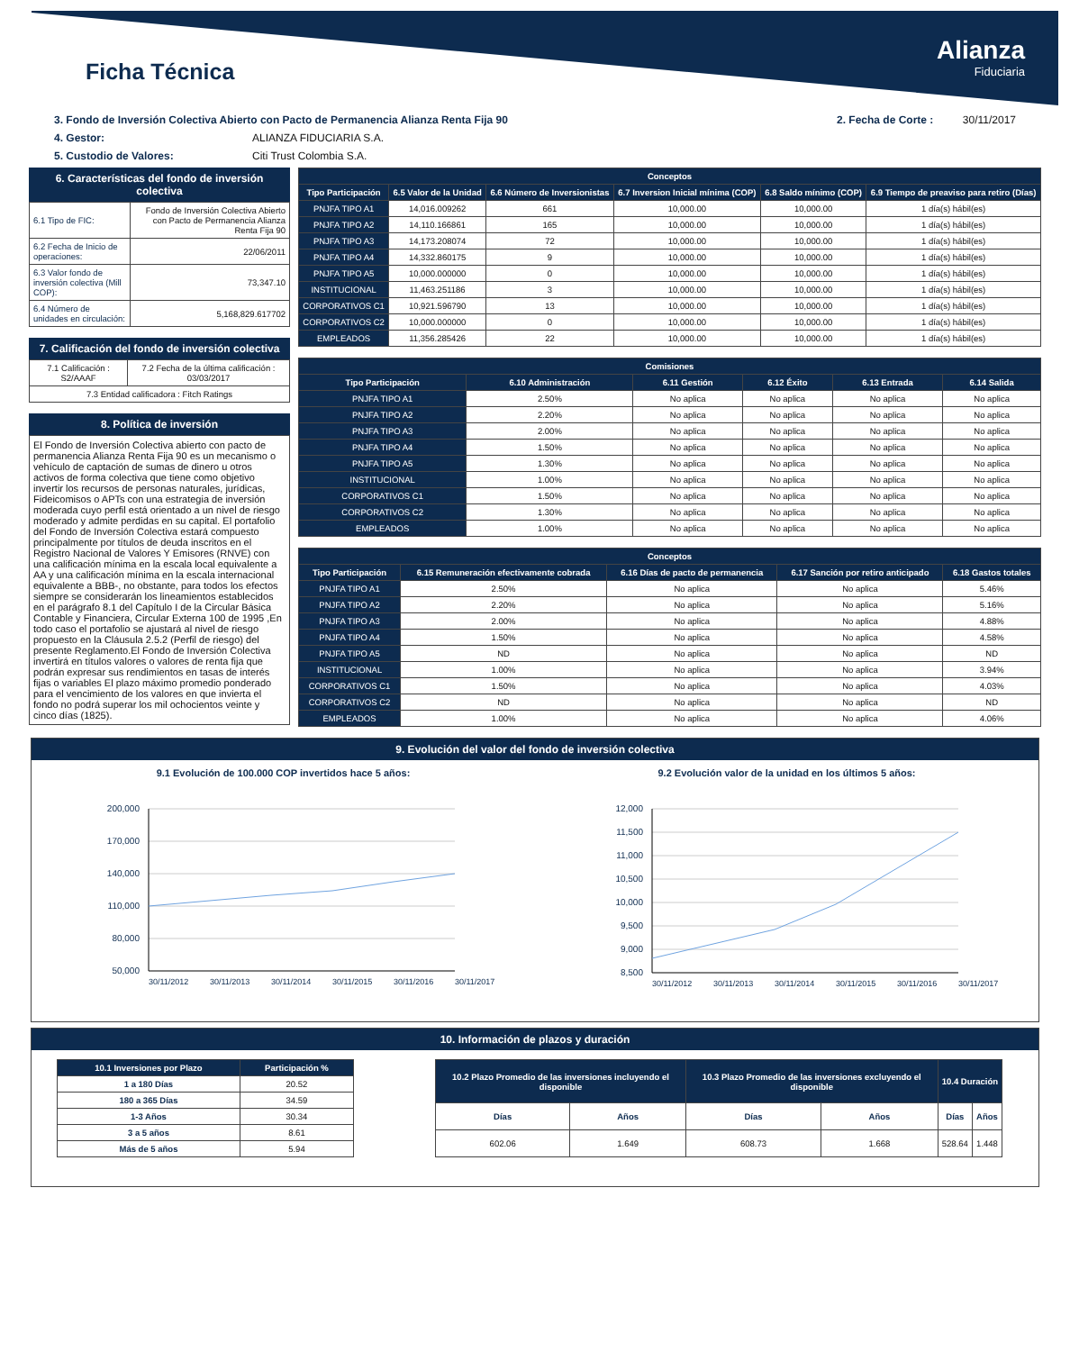Ficha Técnica
Alianza
Fiduciaria
3. Fondo de Inversión Colectiva Abierto con Pacto de Permanencia Alianza Renta Fija 90 2. Fecha de Corte : 30/11/2017
4. Gestor: ALIANZA FIDUCIARIA S.A.
5. Custodio de Valores: Citi Trust Colombia S.A.
6. Características del fondo de inversión colectiva
| 6.1 Tipo de FIC: | Fondo de Inversión Colectiva Abierto con Pacto de Permanencia Alianza Renta Fija 90 |
| 6.2 Fecha de Inicio de operaciones: | 22/06/2011 |
| 6.3 Valor fondo de inversión colectiva (Mill COP): | 73,347.10 |
| 6.4 Número de unidades en circulación: | 5,168,829.617702 |
7. Calificación del fondo de inversión colectiva
| 7.1 Calificación : S2/AAAF | 7.2 Fecha de la última calificación : 03/03/2017 |
| 7.3 Entidad calificadora : Fitch Ratings | |
8. Política de inversión
El Fondo de Inversión Colectiva abierto con pacto de permanencia Alianza Renta Fija 90 es un mecanismo o vehículo de captación de sumas de dinero u otros activos de forma colectiva que tiene como objetivo invertir los recursos de personas naturales, jurídicas, Fideicomisos o APTs con una estrategia de inversión moderada cuyo perfil está orientado a un nivel de riesgo moderado y admite perdidas en su capital. El portafolio del Fondo de Inversión Colectiva estará compuesto principalmente por títulos de deuda inscritos en el Registro Nacional de Valores Y Emisores (RNVE) con una calificación mínima en la escala local equivalente a AA y una calificación mínima en la escala internacional equivalente a BBB-, no obstante, para todos los efectos siempre se considerarán los lineamientos establecidos en el parágrafo 8.1 del Capítulo I de la Circular Básica Contable y Financiera, Circular Externa 100 de 1995 ,En todo caso el portafolio se ajustará al nivel de riesgo propuesto en la Cláusula 2.5.2 (Perfil de riesgo) del presente Reglamento.El Fondo de Inversión Colectiva invertirá en títulos valores o valores de renta fija que podrán expresar sus rendimientos en tasas de interés fijas o variables El plazo máximo promedio ponderado para el vencimiento de los valores en que invierta el fondo no podrá superar los mil ochocientos veinte y cinco días (1825).
| Conceptos | | | | | |
| --- | --- | --- | --- | --- | --- |
| Tipo Participación | 6.5 Valor de la Unidad | 6.6 Número de Inversionistas | 6.7 Inversion Inicial mínima (COP) | 6.8 Saldo mínimo (COP) | 6.9 Tiempo de preaviso para retiro (Días) |
| PNJFA TIPO A1 | 14,016.009262 | 661 | 10,000.00 | 10,000.00 | 1 día(s) hábil(es) |
| PNJFA TIPO A2 | 14,110.166861 | 165 | 10,000.00 | 10,000.00 | 1 día(s) hábil(es) |
| PNJFA TIPO A3 | 14,173.208074 | 72 | 10,000.00 | 10,000.00 | 1 día(s) hábil(es) |
| PNJFA TIPO A4 | 14,332.860175 | 9 | 10,000.00 | 10,000.00 | 1 día(s) hábil(es) |
| PNJFA TIPO A5 | 10,000.000000 | 0 | 10,000.00 | 10,000.00 | 1 día(s) hábil(es) |
| INSTITUCIONAL | 11,463.251186 | 3 | 10,000.00 | 10,000.00 | 1 día(s) hábil(es) |
| CORPORATIVOS C1 | 10,921.596790 | 13 | 10,000.00 | 10,000.00 | 1 día(s) hábil(es) |
| CORPORATIVOS C2 | 10,000.000000 | 0 | 10,000.00 | 10,000.00 | 1 día(s) hábil(es) |
| EMPLEADOS | 11,356.285426 | 22 | 10,000.00 | 10,000.00 | 1 día(s) hábil(es) |
| Comisiones | | | | | |
| --- | --- | --- | --- | --- | --- |
| Tipo Participación | 6.10 Administración | 6.11 Gestión | 6.12 Éxito | 6.13 Entrada | 6.14 Salida |
| PNJFA TIPO A1 | 2.50% | No aplica | No aplica | No aplica | No aplica |
| PNJFA TIPO A2 | 2.20% | No aplica | No aplica | No aplica | No aplica |
| PNJFA TIPO A3 | 2.00% | No aplica | No aplica | No aplica | No aplica |
| PNJFA TIPO A4 | 1.50% | No aplica | No aplica | No aplica | No aplica |
| PNJFA TIPO A5 | 1.30% | No aplica | No aplica | No aplica | No aplica |
| INSTITUCIONAL | 1.00% | No aplica | No aplica | No aplica | No aplica |
| CORPORATIVOS C1 | 1.50% | No aplica | No aplica | No aplica | No aplica |
| CORPORATIVOS C2 | 1.30% | No aplica | No aplica | No aplica | No aplica |
| EMPLEADOS | 1.00% | No aplica | No aplica | No aplica | No aplica |
| Conceptos | | | | |
| --- | --- | --- | --- | --- |
| Tipo Participación | 6.15 Remuneración efectivamente cobrada | 6.16 Días de pacto de permanencia | 6.17 Sanción por retiro anticipado | 6.18 Gastos totales |
| PNJFA TIPO A1 | 2.50% | No aplica | No aplica | 5.46% |
| PNJFA TIPO A2 | 2.20% | No aplica | No aplica | 5.16% |
| PNJFA TIPO A3 | 2.00% | No aplica | No aplica | 4.88% |
| PNJFA TIPO A4 | 1.50% | No aplica | No aplica | 4.58% |
| PNJFA TIPO A5 | ND | No aplica | No aplica | ND |
| INSTITUCIONAL | 1.00% | No aplica | No aplica | 3.94% |
| CORPORATIVOS C1 | 1.50% | No aplica | No aplica | 4.03% |
| CORPORATIVOS C2 | ND | No aplica | No aplica | ND |
| EMPLEADOS | 1.00% | No aplica | No aplica | 4.06% |
9. Evolución del valor del fondo de inversión colectiva
9.1 Evolución de 100.000 COP invertidos hace 5 años:
200,000
170,000
140,000
110,000
80,000
50,000
30/11/2012
30/11/2013
30/11/2014
30/11/2015
30/11/2016
30/11/2017
9.2 Evolución valor de la unidad en los últimos 5 años:
12,000
11,500
11,000
10,500
10,000
9,500
9,000
8,500
30/11/2012
30/11/2013
30/11/2014
30/11/2015
30/11/2016
30/11/2017
10. Información de plazos y duración
| 10.1 Inversiones por Plazo | Participación % |
| --- | --- |
| 1 a 180 Días | 20.52 |
| 180 a 365 Días | 34.59 |
| 1-3 Años | 30.34 |
| 3 a 5 años | 8.61 |
| Más de 5 años | 5.94 |
| 10.2 Plazo Promedio de las inversiones incluyendo el disponible | | 10.3 Plazo Promedio de las inversiones excluyendo el disponible | | 10.4 Duración | |
| --- | --- | --- | --- | --- | --- |
| Días | Años | Días | Años | Días | Años |
| 602.06 | 1.649 | 608.73 | 1.668 | 528.64 | 1.448 |